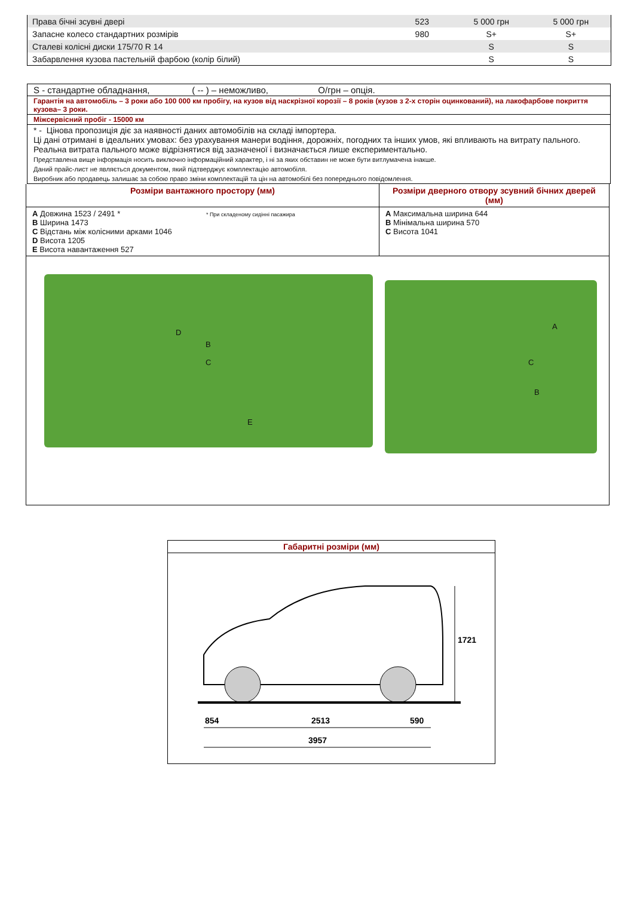| Права бічні зсувні двері | 523 | 5 000 грн | 5 000 грн |
| Запасне колесо стандартних розмірів | 980 | S+ | S+ |
| Сталеві колісні диски 175/70 R 14 | | S | S |
| Забарвлення кузова пастельній фарбою (колір білий) | | S | S |
S - стандартне обладнання, ( -- ) – неможливо, О/грн – опція.
Гарантія на автомобіль – 3 роки або 100 000 км пробігу, на кузов від наскрізної корозії – 8 років (кузов з 2-х сторін оцинкований), на лакофарбове покриття кузова– 3 роки.
Міжсервісний пробіг - 15000 км
* - Цінова пропозиція діє за наявності даних автомобілів на складі імпортера.
Ці дані отримані в ідеальних умовах: без урахування манери водіння, дорожніх, погодних та інших умов, які впливають на витрату пального.
Реальна витрата пального може відрізнятися від зазначеної і визначається лише експериментально.
Представлена вище інформація носить виключно інформаційний характер, і ні за яких обставин не може бути витлумачена інакше.
Даний прайс-лист не являється документом, який підтверджує комплектацію автомобіля.
Виробник або продавець залишає за собою право зміни комплектацій та цін на автомобілі без попереднього повідомлення.
| Розміри вантажного простору (мм) | Розміри дверного отвору зсувний бічних дверей (мм) |
| --- | --- |
| A Довжина 1523 / 2491 * * При складеному сидінні пасажира B Ширина 1473 C Відстань між колісними арками 1046 D Висота 1205 E Висота навантаження 527 | A Максимальна ширина 644 B Мінімальна ширина 570 C Висота 1041 |
| B C D E A B C | |
Габаритні розміри (мм)
1721
854
2513
590
3957